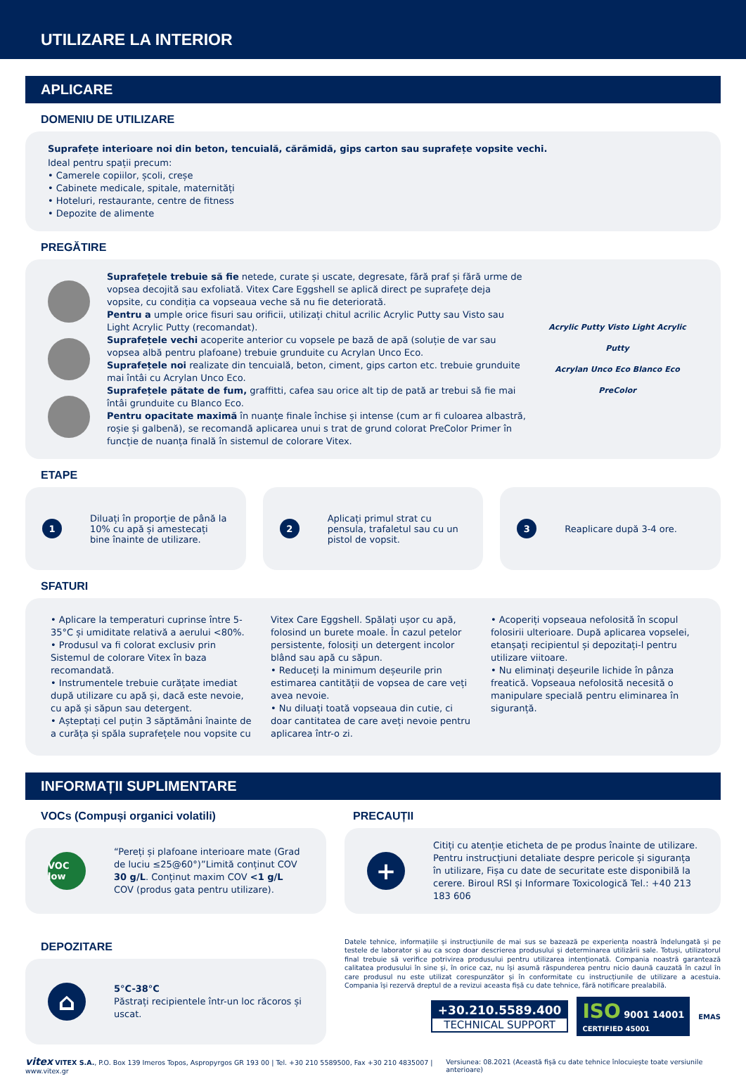UTILIZARE LA INTERIOR
APLICARE
DOMENIU DE UTILIZARE
Suprafețe interioare noi din beton, tencuială, cărămidă, gips carton sau suprafețe vopsite vechi.
Ideal pentru spații precum:
• Camerele copiilor, școli, creșe
• Cabinete medicale, spitale, maternități
• Hoteluri, restaurante, centre de fitness
• Depozite de alimente
PREGĂTIRE
Suprafețele trebuie să fie netede, curate și uscate, degresate, fără praf și fără urme de vopsea decojită sau exfoliată. Vitex Care Eggshell se aplică direct pe suprafețe deja vopsite, cu condiția ca vopseaua veche să nu fie deteriorată.
Pentru a umple orice fisuri sau orificii, utilizați chitul acrilic Acrylic Putty sau Visto sau Light Acrylic Putty (recomandat).
Suprafețele vechi acoperite anterior cu vopsele pe bază de apă (soluție de var sau vopsea albă pentru plafoane) trebuie grunduite cu Acrylan Unco Eco.
Suprafețele noi realizate din tencuială, beton, ciment, gips carton etc. trebuie grunduite mai întâi cu Acrylan Unco Eco.
Suprafețele pătate de fum, graffitti, cafea sau orice alt tip de pată ar trebui să fie mai întâi grunduite cu Blanco Eco.
Pentru opacitate maximă în nuanțe finale închise și intense (cum ar fi culoarea albastră, roșie și galbenă), se recomandă aplicarea unui s trat de grund colorat PreColor Primer în funcție de nuanța finală în sistemul de colorare Vitex.
Acrylic Putty Visto Light Acrylic Putty
Acrylan Unco Eco Blanco Eco
PreColor
ETAPE
1 Diluați în proporție de până la 10% cu apă și amestecați bine înainte de utilizare.
2 Aplicați primul strat cu pensula, trafaletul sau cu un pistol de vopsit.
3 Reaplicare după 3-4 ore.
SFATURI
• Aplicare la temperaturi cuprinse între 5-35°C și umiditate relativă a aerului <80%.
• Produsul va fi colorat exclusiv prin Sistemul de colorare Vitex în baza recomandată.
• Instrumentele trebuie curățate imediat după utilizare cu apă și, dacă este nevoie, cu apă și săpun sau detergent.
• Așteptați cel puțin 3 săptămâni înainte de a curăța și spăla suprafețele nou vopsite cu Vitex Care Eggshell. Spălați ușor cu apă, folosind un burete moale. În cazul petelor persistente, folosiți un detergent incolor blând sau apă cu săpun.
• Reduceți la minimum deșeurile prin estimarea cantității de vopsea de care veți avea nevoie.
• Nu diluați toată vopseaua din cutie, ci doar cantitatea de care aveți nevoie pentru aplicarea într-o zi.
• Acoperiți vopseaua nefolosită în scopul folosirii ulterioare. După aplicarea vopselei, etanșați recipientul și depozitați-l pentru utilizare viitoare.
• Nu eliminați deșeurile lichide în pânza freatică. Vopseaua nefolosită necesită o manipulare specială pentru eliminarea în siguranță.
INFORMAȚII SUPLIMENTARE
VOCs (Compuși organici volatili)
VOC low
“Pereți și plafoane interioare mate (Grad de luciu ≤25@60°)”Limită conținut COV 30 g/L. Conținut maxim COV <1 g/L COV (produs gata pentru utilizare).
PRECAUȚII
+
Citiți cu atenție eticheta de pe produs înainte de utilizare. Pentru instrucțiuni detaliate despre pericole și siguranța în utilizare, Fișa cu date de securitate este disponibilă la cerere. Biroul RSI și Informare Toxicologică Tel.: +40 213 183 606
DEPOZITARE
⌂
5°C-38°C
Păstrați recipientele într-un loc răcoros și uscat.
Datele tehnice, informațiile și instrucțiunile de mai sus se bazează pe experiența noastră îndelungată și pe testele de laborator și au ca scop doar descrierea produsului și determinarea utilizării sale. Totuși, utilizatorul final trebuie să verifice potrivirea produsului pentru utilizarea intenționată. Compania noastră garantează calitatea produsului în sine și, în orice caz, nu își asumă răspunderea pentru nicio daună cauzată în cazul în care produsul nu este utilizat corespunzător și în conformitate cu instrucțiunile de utilizare a acestuia. Compania își rezervă dreptul de a revizui aceasta fișă cu date tehnice, fără notificare prealabilă.
+30.210.5589.400
TECHNICAL SUPPORT
ISO 9001 14001
CERTIFIED 45001
EMAS
vitex VITEX S.A., P.O. Box 139 Imeros Topos, Aspropyrgos GR 193 00 | Tel. +30 210 5589500, Fax +30 210 4835007 | www.vitex.gr Versiunea: 08.2021 (Această fișă cu date tehnice înlocuiește toate versiunile anterioare)